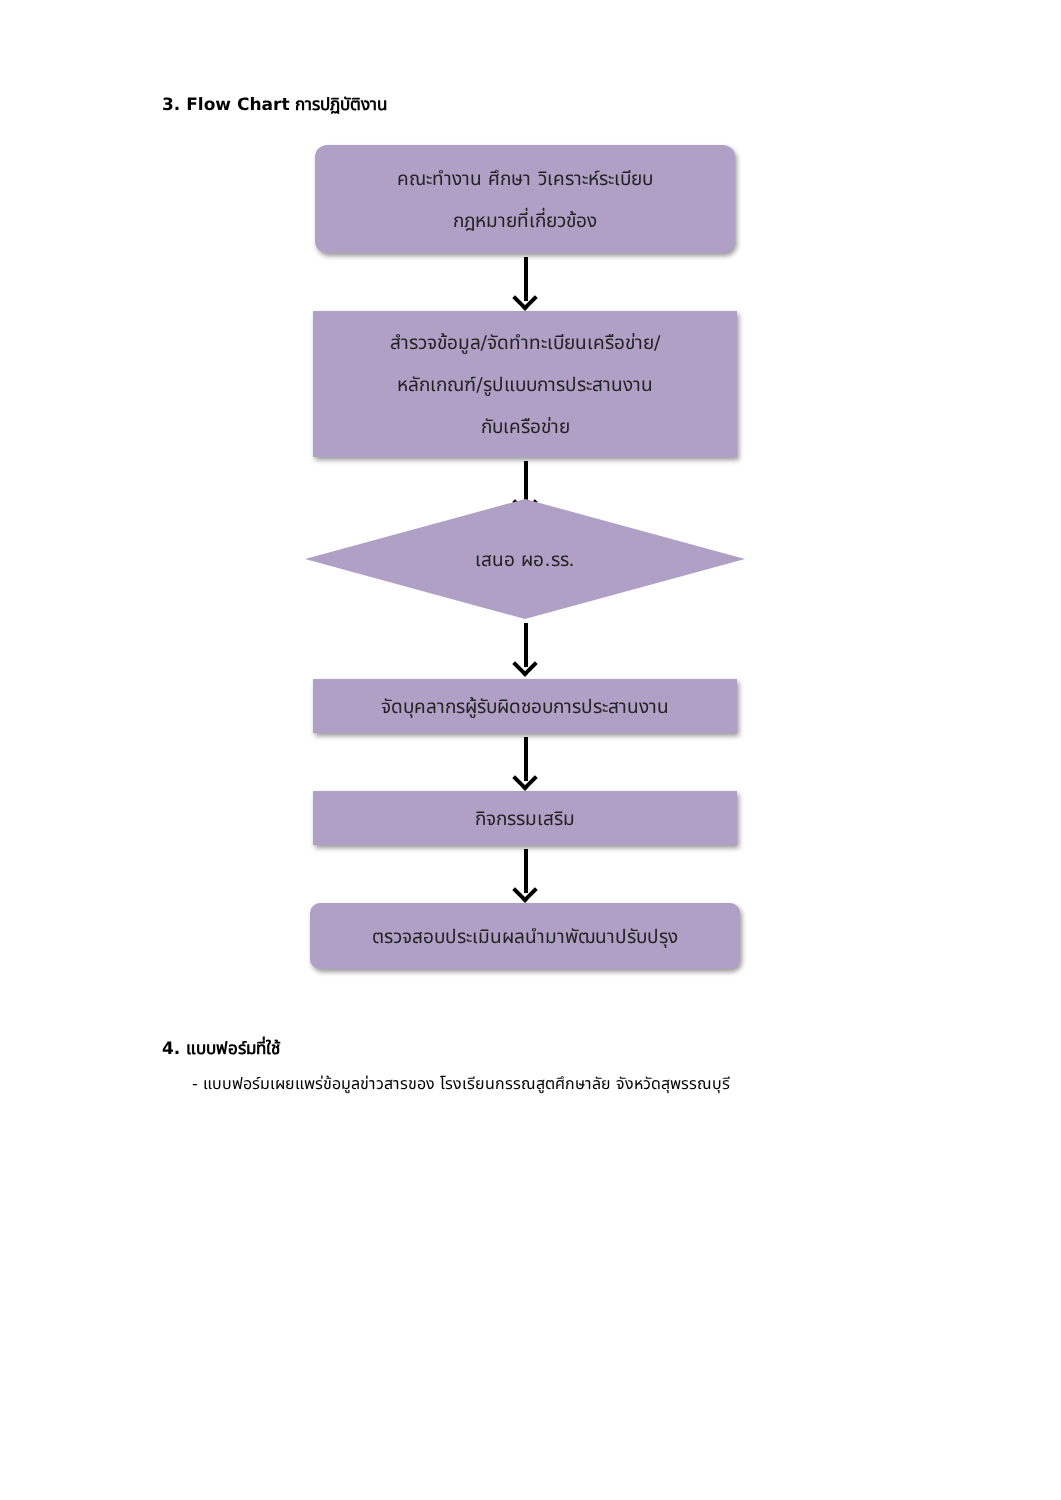3. Flow Chart การปฏิบัติงาน
คณะทำงาน ศึกษา วิเคราะห์ระเบียบ
กฎหมายที่เกี่ยวข้อง
สำรวจข้อมูล/จัดทำทะเบียนเครือข่าย/
หลักเกณฑ์/รูปแบบการประสานงาน
กับเครือข่าย
เสนอ ผอ.รร.
จัดบุคลากรผู้รับผิดชอบการประสานงาน
กิจกรรมเสริม
ตรวจสอบประเมินผลนำมาพัฒนาปรับปรุง
4. แบบฟอร์มที่ใช้
- แบบฟอร์มเผยแพร่ข้อมูลข่าวสารของ โรงเรียนกรรณสูตศึกษาลัย จังหวัดสุพรรณบุรี